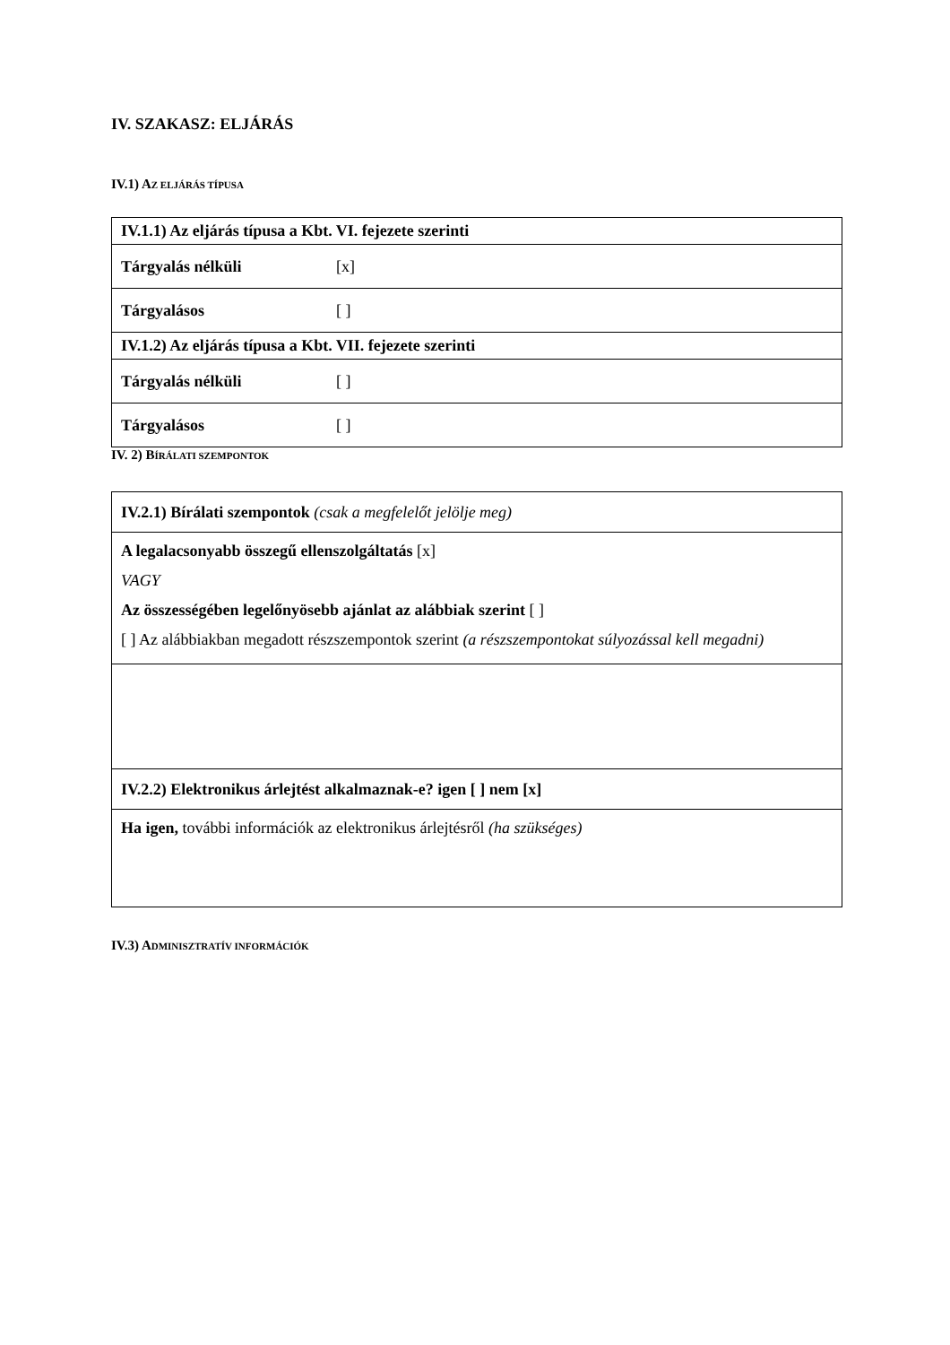IV. SZAKASZ: ELJÁRÁS
IV.1) AZ ELJÁRÁS TÍPUSA
| IV.1.1) Az eljárás típusa a Kbt. VI. fejezete szerinti | |
| Tárgyalás nélküli | [x] |
| Tárgyalásos | [ ] |
| IV.1.2) Az eljárás típusa a Kbt. VII. fejezete szerinti | |
| Tárgyalás nélküli | [ ] |
| Tárgyalásos | [ ] |
IV. 2) BÍRÁLATI SZEMPONTOK
| IV.2.1) Bírálati szempontok (csak a megfelelőt jelölje meg) |
| A legalacsonyabb összegű ellenszolgáltatás [x] VAGY Az összességében legelőnyösebb ajánlat az alábbiak szerint [ ] [ ] Az alábbiakban megadott részszempontok szerint (a részszempontokat súlyozással kell megadni) |
| IV.2.2) Elektronikus árlejtést alkalmaznak-e? igen [ ] nem [x] |
| Ha igen, további információk az elektronikus árlejtésről (ha szükséges) |
IV.3) ADMINISZTRATÍV INFORMÁCIÓK